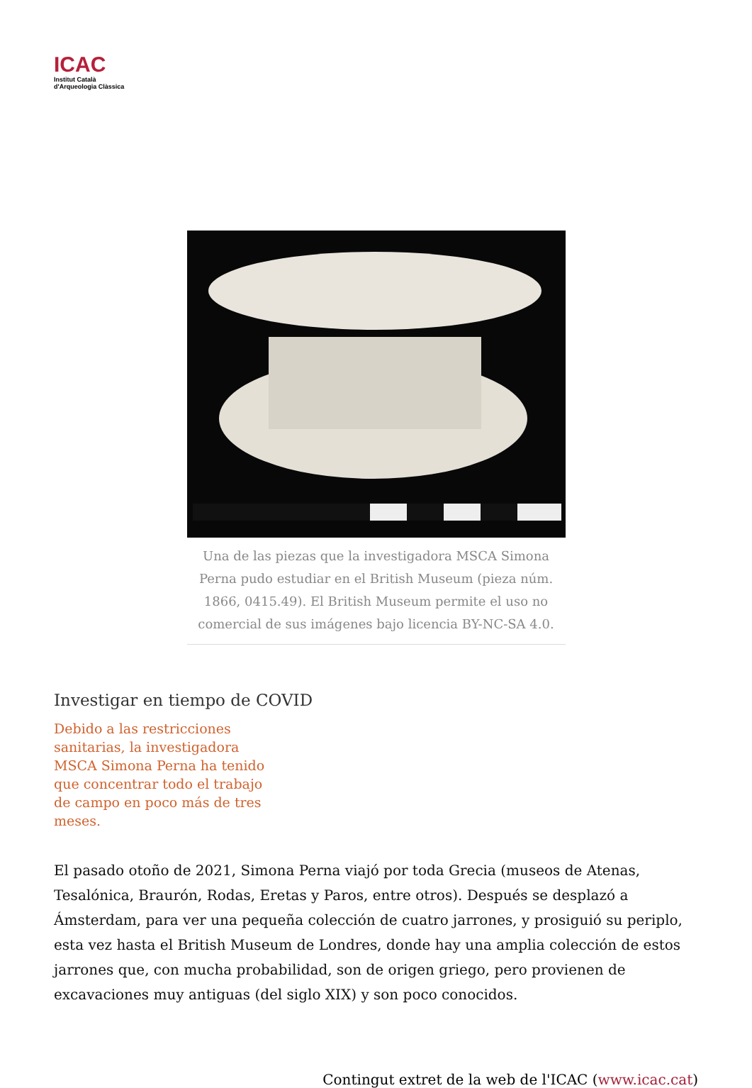ICAC
Institut Català
d'Arqueologia Clàssica
Una de las piezas que la investigadora MSCA Simona Perna pudo estudiar en el British Museum (pieza núm. 1866, 0415.49). El British Museum permite el uso no comercial de sus imágenes bajo licencia BY-NC-SA 4.0.
Investigar en tiempo de COVID
Debido a las restricciones sanitarias, la investigadora MSCA Simona Perna ha tenido que concentrar todo el trabajo de campo en poco más de tres meses.
El pasado otoño de 2021, Simona Perna viajó por toda Grecia (museos de Atenas, Tesalónica, Braurón, Rodas, Eretas y Paros, entre otros). Después se desplazó a Ámsterdam, para ver una pequeña colección de cuatro jarrones, y prosiguió su periplo, esta vez hasta el British Museum de Londres, donde hay una amplia colección de estos jarrones que, con mucha probabilidad, son de origen griego, pero provienen de excavaciones muy antiguas (del siglo XIX) y son poco conocidos.
Contingut extret de la web de l'ICAC (www.icac.cat)